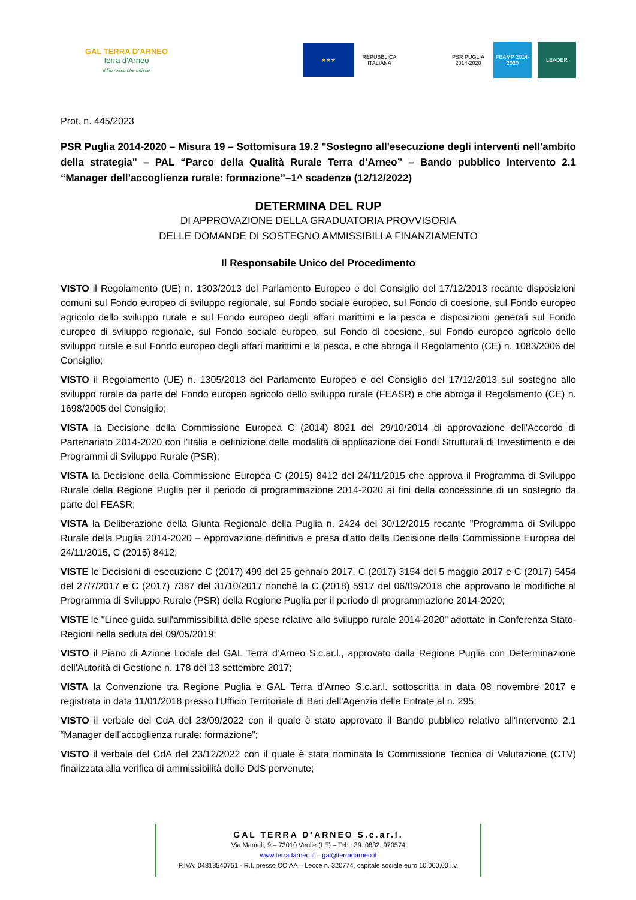GAL TERRA D'ARNEO
terra d'Arneo
il filo rosso che unisce
★★★
REPUBBLICA ITALIANA
PSR PUGLIA 2014-2020
FEAMP 2014-2020
LEADER
Prot. n. 445/2023
PSR Puglia 2014-2020 – Misura 19 – Sottomisura 19.2 "Sostegno all'esecuzione degli interventi nell'ambito della strategia" – PAL “Parco della Qualità Rurale Terra d’Arneo” – Bando pubblico Intervento 2.1 “Manager dell’accoglienza rurale: formazione”–1^ scadenza (12/12/2022)
DETERMINA DEL RUP
DI APPROVAZIONE DELLA GRADUATORIA PROVVISORIA
DELLE DOMANDE DI SOSTEGNO AMMISSIBILI A FINANZIAMENTO
Il Responsabile Unico del Procedimento
VISTO il Regolamento (UE) n. 1303/2013 del Parlamento Europeo e del Consiglio del 17/12/2013 recante disposizioni comuni sul Fondo europeo di sviluppo regionale, sul Fondo sociale europeo, sul Fondo di coesione, sul Fondo europeo agricolo dello sviluppo rurale e sul Fondo europeo degli affari marittimi e la pesca e disposizioni generali sul Fondo europeo di sviluppo regionale, sul Fondo sociale europeo, sul Fondo di coesione, sul Fondo europeo agricolo dello sviluppo rurale e sul Fondo europeo degli affari marittimi e la pesca, e che abroga il Regolamento (CE) n. 1083/2006 del Consiglio;
VISTO il Regolamento (UE) n. 1305/2013 del Parlamento Europeo e del Consiglio del 17/12/2013 sul sostegno allo sviluppo rurale da parte del Fondo europeo agricolo dello sviluppo rurale (FEASR) e che abroga il Regolamento (CE) n. 1698/2005 del Consiglio;
VISTA la Decisione della Commissione Europea C (2014) 8021 del 29/10/2014 di approvazione dell'Accordo di Partenariato 2014-2020 con l'Italia e definizione delle modalità di applicazione dei Fondi Strutturali di Investimento e dei Programmi di Sviluppo Rurale (PSR);
VISTA la Decisione della Commissione Europea C (2015) 8412 del 24/11/2015 che approva il Programma di Sviluppo Rurale della Regione Puglia per il periodo di programmazione 2014-2020 ai fini della concessione di un sostegno da parte del FEASR;
VISTA la Deliberazione della Giunta Regionale della Puglia n. 2424 del 30/12/2015 recante "Programma di Sviluppo Rurale della Puglia 2014-2020 – Approvazione definitiva e presa d'atto della Decisione della Commissione Europea del 24/11/2015, C (2015) 8412;
VISTE le Decisioni di esecuzione C (2017) 499 del 25 gennaio 2017, C (2017) 3154 del 5 maggio 2017 e C (2017) 5454 del 27/7/2017 e C (2017) 7387 del 31/10/2017 nonché la C (2018) 5917 del 06/09/2018 che approvano le modifiche al Programma di Sviluppo Rurale (PSR) della Regione Puglia per il periodo di programmazione 2014-2020;
VISTE le "Linee guida sull'ammissibilità delle spese relative allo sviluppo rurale 2014-2020" adottate in Conferenza Stato-Regioni nella seduta del 09/05/2019;
VISTO il Piano di Azione Locale del GAL Terra d’Arneo S.c.ar.l., approvato dalla Regione Puglia con Determinazione dell'Autorità di Gestione n. 178 del 13 settembre 2017;
VISTA la Convenzione tra Regione Puglia e GAL Terra d’Arneo S.c.ar.l. sottoscritta in data 08 novembre 2017 e registrata in data 11/01/2018 presso l'Ufficio Territoriale di Bari dell'Agenzia delle Entrate al n. 295;
VISTO il verbale del CdA del 23/09/2022 con il quale è stato approvato il Bando pubblico relativo all'Intervento 2.1 “Manager dell’accoglienza rurale: formazione”;
VISTO il verbale del CdA del 23/12/2022 con il quale è stata nominata la Commissione Tecnica di Valutazione (CTV) finalizzata alla verifica di ammissibilità delle DdS pervenute;
GAL TERRA D’ARNEO S.c.ar.l.
Via Mameli, 9 – 73010 Veglie (LE) – Tel: +39. 0832. 970574
www.terradarneo.it – gal@terradarneo.it
P.IVA: 04818540751 - R.I. presso CCIAA – Lecce n. 320774, capitale sociale euro 10.000,00 i.v.